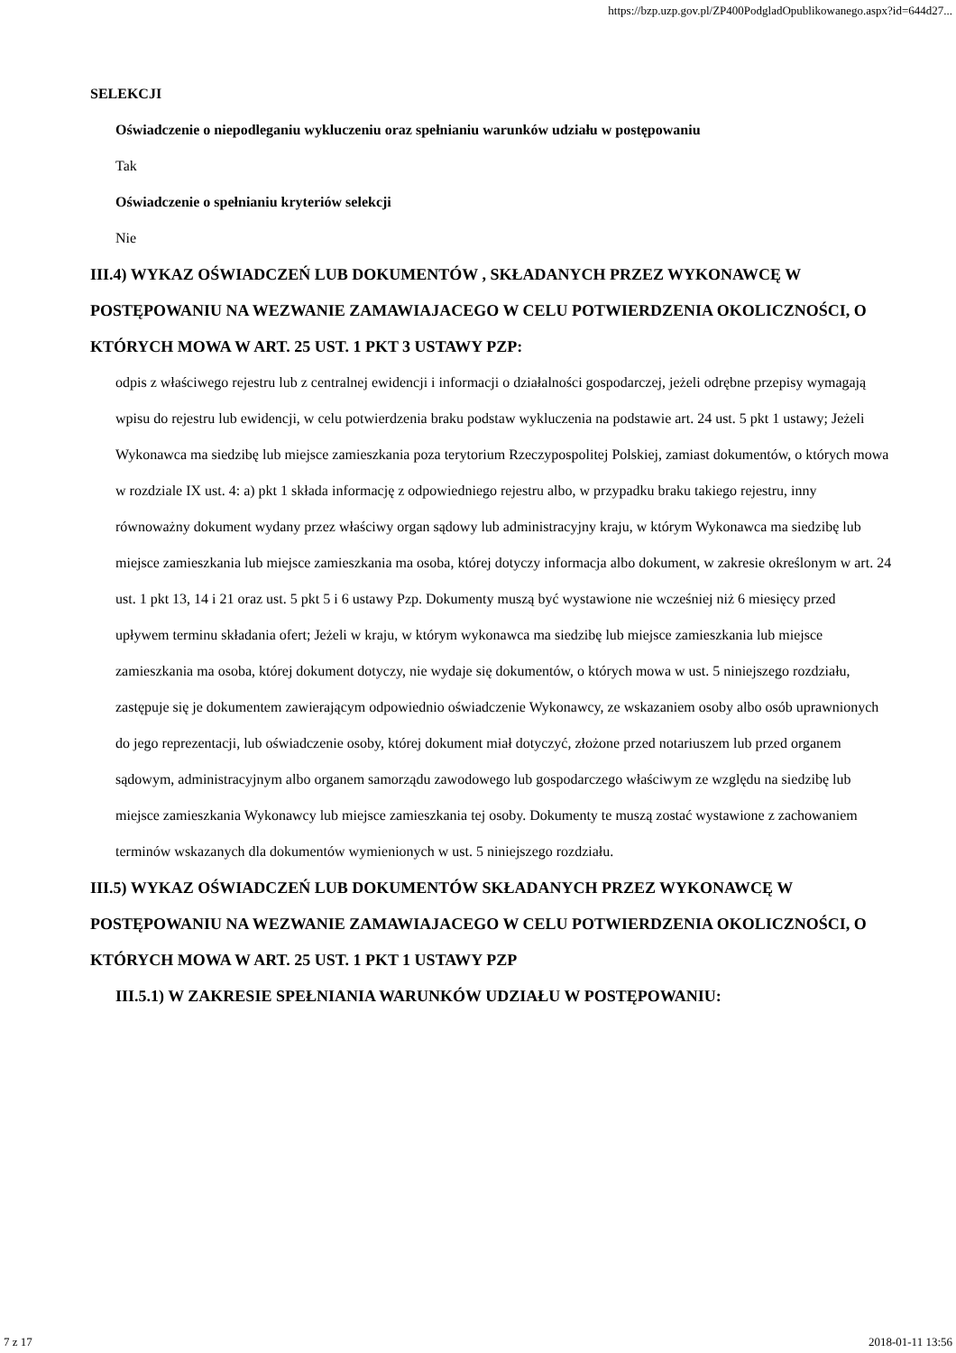https://bzp.uzp.gov.pl/ZP400PodgladOpublikowanego.aspx?id=644d27...
SELEKCJI
Oświadczenie o niepodleganiu wykluczeniu oraz spełnianiu warunków udziału w postępowaniu
Tak
Oświadczenie o spełnianiu kryteriów selekcji
Nie
III.4) WYKAZ OŚWIADCZEŃ LUB DOKUMENTÓW , SKŁADANYCH PRZEZ WYKONAWCĘ W POSTĘPOWANIU NA WEZWANIE ZAMAWIAJACEGO W CELU POTWIERDZENIA OKOLICZNOŚCI, O KTÓRYCH MOWA W ART. 25 UST. 1 PKT 3 USTAWY PZP:
odpis z właściwego rejestru lub z centralnej ewidencji i informacji o działalności gospodarczej, jeżeli odrębne przepisy wymagają wpisu do rejestru lub ewidencji, w celu potwierdzenia braku podstaw wykluczenia na podstawie art. 24 ust. 5 pkt 1 ustawy; Jeżeli Wykonawca ma siedzibę lub miejsce zamieszkania poza terytorium Rzeczypospolitej Polskiej, zamiast dokumentów, o których mowa w rozdziale IX ust. 4: a) pkt 1 składa informację z odpowiedniego rejestru albo, w przypadku braku takiego rejestru, inny równoważny dokument wydany przez właściwy organ sądowy lub administracyjny kraju, w którym Wykonawca ma siedzibę lub miejsce zamieszkania lub miejsce zamieszkania ma osoba, której dotyczy informacja albo dokument, w zakresie określonym w art. 24 ust. 1 pkt 13, 14 i 21 oraz ust. 5 pkt 5 i 6 ustawy Pzp. Dokumenty muszą być wystawione nie wcześniej niż 6 miesięcy przed upływem terminu składania ofert; Jeżeli w kraju, w którym wykonawca ma siedzibę lub miejsce zamieszkania lub miejsce zamieszkania ma osoba, której dokument dotyczy, nie wydaje się dokumentów, o których mowa w ust. 5 niniejszego rozdziału, zastępuje się je dokumentem zawierającym odpowiednio oświadczenie Wykonawcy, ze wskazaniem osoby albo osób uprawnionych do jego reprezentacji, lub oświadczenie osoby, której dokument miał dotyczyć, złożone przed notariuszem lub przed organem sądowym, administracyjnym albo organem samorządu zawodowego lub gospodarczego właściwym ze względu na siedzibę lub miejsce zamieszkania Wykonawcy lub miejsce zamieszkania tej osoby. Dokumenty te muszą zostać wystawione z zachowaniem terminów wskazanych dla dokumentów wymienionych w ust. 5 niniejszego rozdziału.
III.5) WYKAZ OŚWIADCZEŃ LUB DOKUMENTÓW SKŁADANYCH PRZEZ WYKONAWCĘ W POSTĘPOWANIU NA WEZWANIE ZAMAWIAJACEGO W CELU POTWIERDZENIA OKOLICZNOŚCI, O KTÓRYCH MOWA W ART. 25 UST. 1 PKT 1 USTAWY PZP
III.5.1) W ZAKRESIE SPEŁNIANIA WARUNKÓW UDZIAŁU W POSTĘPOWANIU:
7 z 17 2018-01-11 13:56